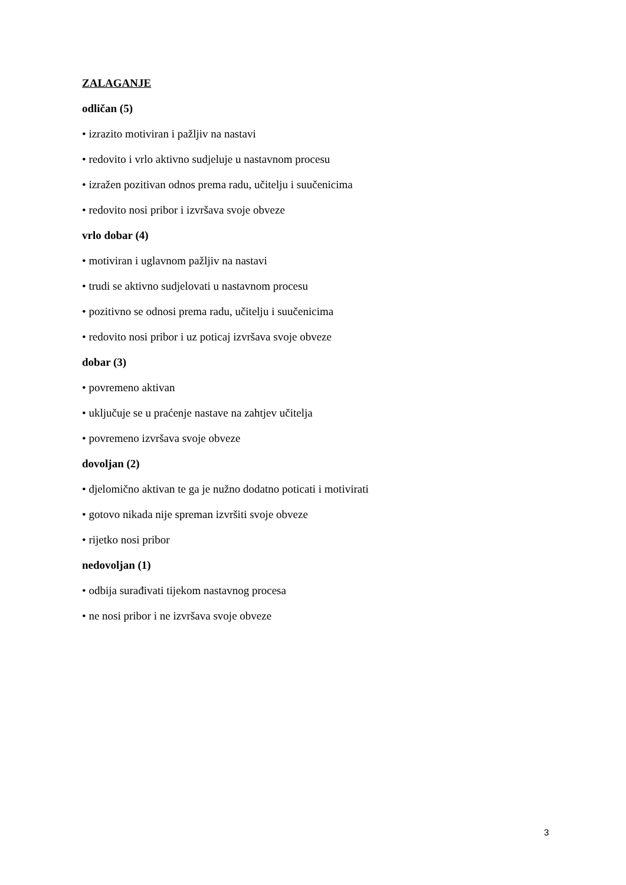ZALAGANJE
odličan (5)
• izrazito motiviran i pažljiv na nastavi
• redovito i vrlo aktivno sudjeluje u nastavnom procesu
• izražen pozitivan odnos prema radu, učitelju i suučenicima
• redovito nosi pribor i izvršava svoje obveze
vrlo dobar (4)
• motiviran i uglavnom pažljiv na nastavi
• trudi se aktivno sudjelovati u nastavnom procesu
• pozitivno se odnosi prema radu, učitelju i suučenicima
• redovito nosi pribor i uz poticaj izvršava svoje obveze
dobar (3)
• povremeno aktivan
• uključuje se u praćenje nastave na zahtjev učitelja
• povremeno izvršava svoje obveze
dovoljan (2)
• djelomično aktivan te ga je nužno dodatno poticati i motivirati
• gotovo nikada nije spreman izvršiti svoje obveze
• rijetko nosi pribor
nedovoljan (1)
• odbija surađivati tijekom nastavnog procesa
• ne nosi pribor i ne izvršava svoje obveze
3